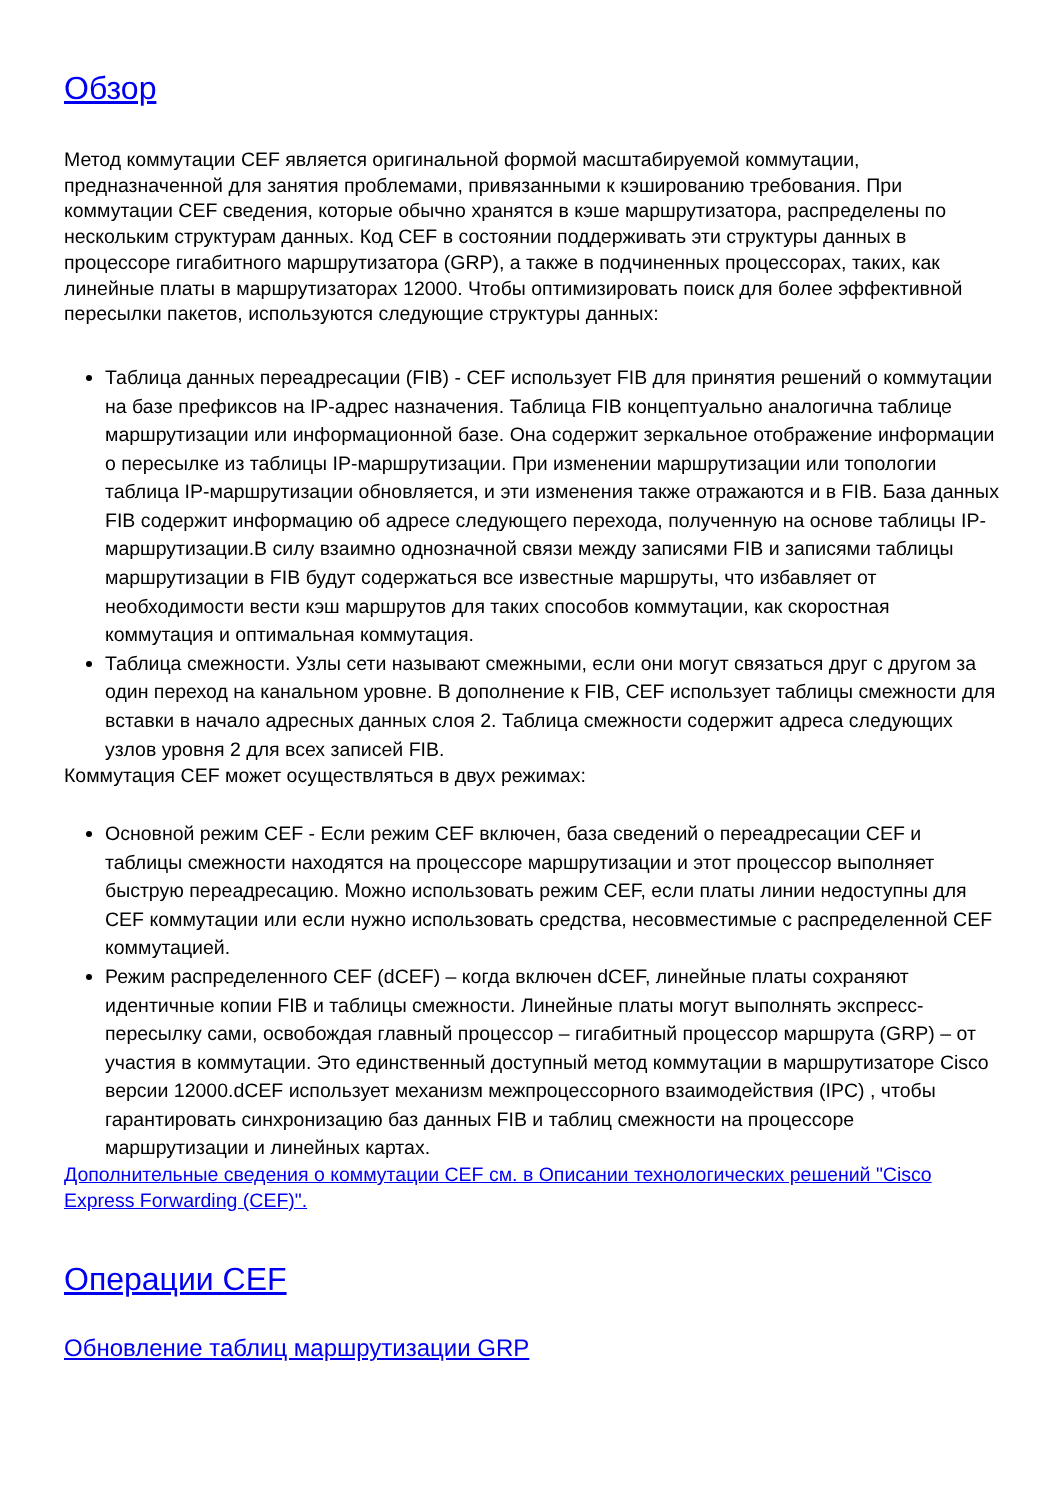Обзор
Метод коммутации CEF является оригинальной формой масштабируемой коммутации, предназначенной для занятия проблемами, привязанными к кэшированию требования. При коммутации CEF сведения, которые обычно хранятся в кэше маршрутизатора, распределены по нескольким структурам данных. Код CEF в состоянии поддерживать эти структуры данных в процессоре гигабитного маршрутизатора (GRP), а также в подчиненных процессорах, таких, как линейные платы в маршрутизаторах 12000. Чтобы оптимизировать поиск для более эффективной пересылки пакетов, используются следующие структуры данных:
Таблица данных переадресации (FIB) - CEF использует FIB для принятия решений о коммутации на базе префиксов на IP-адрес назначения. Таблица FIB концептуально аналогична таблице маршрутизации или информационной базе. Она содержит зеркальное отображение информации о пересылке из таблицы IP-маршрутизации. При изменении маршрутизации или топологии таблица IP-маршрутизации обновляется, и эти изменения также отражаются и в FIB. База данных FIB содержит информацию об адресе следующего перехода, полученную на основе таблицы IP-маршрутизации.В силу взаимно однозначной связи между записями FIB и записями таблицы маршрутизации в FIB будут содержаться все известные маршруты, что избавляет от необходимости вести кэш маршрутов для таких способов коммутации, как скоростная коммутация и оптимальная коммутация.
Таблица смежности. Узлы сети называют смежными, если они могут связаться друг с другом за один переход на канальном уровне. В дополнение к FIB, CEF использует таблицы смежности для вставки в начало адресных данных слоя 2. Таблица смежности содержит адреса следующих узлов уровня 2 для всех записей FIB.
Коммутация CEF может осуществляться в двух режимах:
Основной режим CEF - Если режим CEF включен, база сведений о переадресации CEF и таблицы смежности находятся на процессоре маршрутизации и этот процессор выполняет быструю переадресацию. Можно использовать режим CEF, если платы линии недоступны для CEF коммутации или если нужно использовать средства, несовместимые с распределенной CEF коммутацией.
Режим распределенного CEF (dCEF) – когда включен dCEF, линейные платы сохраняют идентичные копии FIB и таблицы смежности. Линейные платы могут выполнять экспресс-пересылку сами, освобождая главный процессор – гигабитный процессор маршрута (GRP) – от участия в коммутации. Это единственный доступный метод коммутации в маршрутизаторе Cisco версии 12000.dCEF использует механизм межпроцессорного взаимодействия (IPC) , чтобы гарантировать синхронизацию баз данных FIB и таблиц смежности на процессоре маршрутизации и линейных картах.
Дополнительные сведения о коммутации CEF см. в Описании технологических решений "Cisco Express Forwarding (CEF)".
Операции CEF
Обновление таблиц маршрутизации GRP